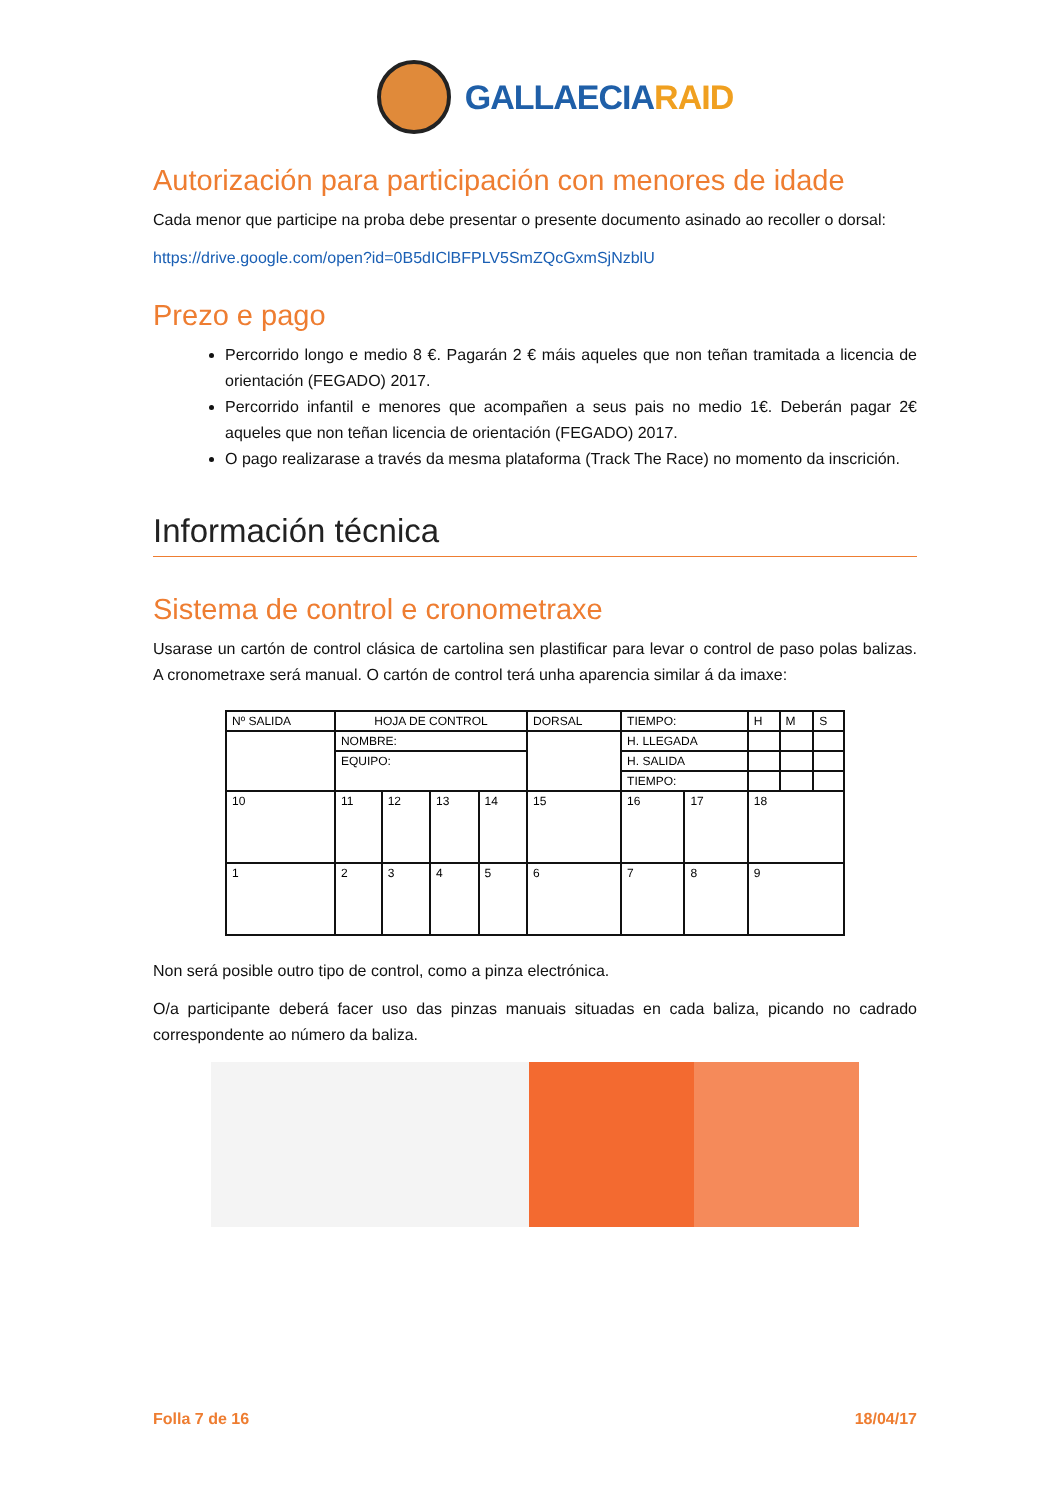GALLAECIARAID
Autorización para participación con menores de idade
Cada menor que participe na proba debe presentar o presente documento asinado ao recoller o dorsal:
https://drive.google.com/open?id=0B5dIClBFPLV5SmZQcGxmSjNzblU
Prezo e pago
Percorrido longo e medio 8 €. Pagarán 2 € máis aqueles que non teñan tramitada a licencia de orientación (FEGADO) 2017.
Percorrido infantil e menores que acompañen a seus pais no medio 1€. Deberán pagar 2€ aqueles que non teñan licencia de orientación (FEGADO) 2017.
O pago realizarase a través da mesma plataforma (Track The Race) no momento da inscrición.
Información técnica
Sistema de control e cronometraxe
Usarase un cartón de control clásica de cartolina sen plastificar para levar o control de paso polas balizas. A cronometraxe será manual. O cartón de control terá unha aparencia similar á da imaxe:
| Nº SALIDA | HOJA DE CONTROL | | | | DORSAL | TIEMPO: | | H | M | S |
| | NOMBRE: | | | | | H. LLEGADA | | | | |
| | EQUIPO: | | | | | H. SALIDA | | | | |
| | | | | | | TIEMPO: | | | | |
| 10 | 11 | 12 | 13 | 14 | 15 | 16 | 17 | 18 | | |
| 1 | 2 | 3 | 4 | 5 | 6 | 7 | 8 | 9 | | |
Non será posible outro tipo de control, como a pinza electrónica.
O/a participante deberá facer uso das pinzas manuais situadas en cada baliza, picando no cadrado correspondente ao número da baliza.
Folla 7 de 16 18/04/17